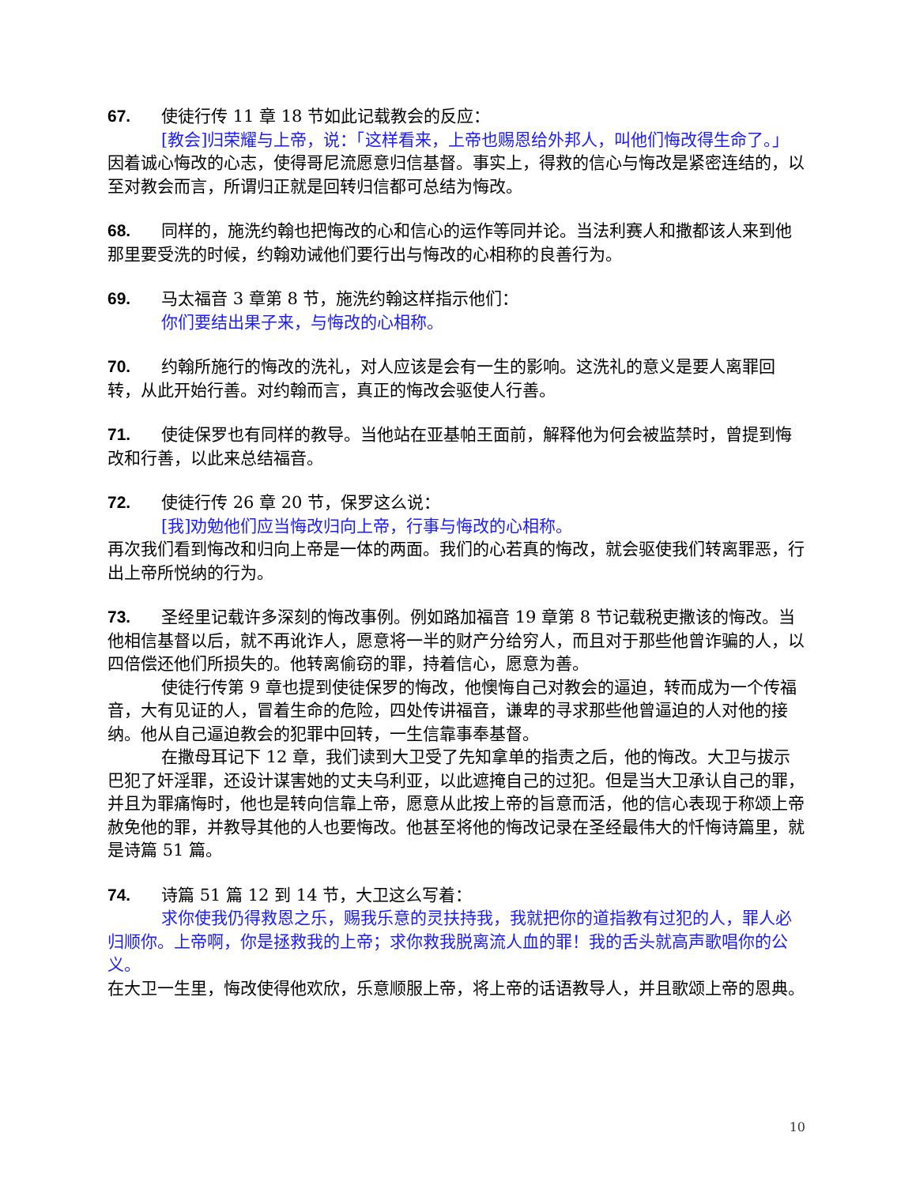67. 使徒行传 11 章 18 节如此记载教会的反应：
[教会]归荣耀与上帝，说：「这样看来，上帝也赐恩给外邦人，叫他们悔改得生命了。」
因着诚心悔改的心志，使得哥尼流愿意归信基督。事实上，得救的信心与悔改是紧密连结的，以至对教会而言，所谓归正就是回转归信都可总结为悔改。
68. 同样的，施洗约翰也把悔改的心和信心的运作等同并论。当法利赛人和撒都该人来到他那里要受洗的时候，约翰劝诫他们要行出与悔改的心相称的良善行为。
69. 马太福音 3 章第 8 节，施洗约翰这样指示他们：
你们要结出果子来，与悔改的心相称。
70. 约翰所施行的悔改的洗礼，对人应该是会有一生的影响。这洗礼的意义是要人离罪回转，从此开始行善。对约翰而言，真正的悔改会驱使人行善。
71. 使徒保罗也有同样的教导。当他站在亚基帕王面前，解释他为何会被监禁时，曾提到悔改和行善，以此来总结福音。
72. 使徒行传 26 章 20 节，保罗这么说：
[我]劝勉他们应当悔改归向上帝，行事与悔改的心相称。
再次我们看到悔改和归向上帝是一体的两面。我们的心若真的悔改，就会驱使我们转离罪恶，行出上帝所悦纳的行为。
73. 圣经里记载许多深刻的悔改事例。例如路加福音 19 章第 8 节记载税吏撒该的悔改。当他相信基督以后，就不再讹诈人，愿意将一半的财产分给穷人，而且对于那些他曾诈骗的人，以四倍偿还他们所损失的。他转离偷窃的罪，持着信心，愿意为善。
使徒行传第 9 章也提到使徒保罗的悔改，他懊悔自己对教会的逼迫，转而成为一个传福音，大有见证的人，冒着生命的危险，四处传讲福音，谦卑的寻求那些他曾逼迫的人对他的接纳。他从自己逼迫教会的犯罪中回转，一生信靠事奉基督。
在撒母耳记下 12 章，我们读到大卫受了先知拿单的指责之后，他的悔改。大卫与拔示巴犯了奸淫罪，还设计谋害她的丈夫乌利亚，以此遮掩自己的过犯。但是当大卫承认自己的罪，并且为罪痛悔时，他也是转向信靠上帝，愿意从此按上帝的旨意而活，他的信心表现于称颂上帝赦免他的罪，并教导其他的人也要悔改。他甚至将他的悔改记录在圣经最伟大的忏悔诗篇里，就是诗篇 51 篇。
74. 诗篇 51 篇 12 到 14 节，大卫这么写着：
求你使我仍得救恩之乐，赐我乐意的灵扶持我，我就把你的道指教有过犯的人，罪人必归顺你。上帝啊，你是拯救我的上帝；求你救我脱离流人血的罪！我的舌头就高声歌唱你的公义。
在大卫一生里，悔改使得他欢欣，乐意顺服上帝，将上帝的话语教导人，并且歌颂上帝的恩典。
10